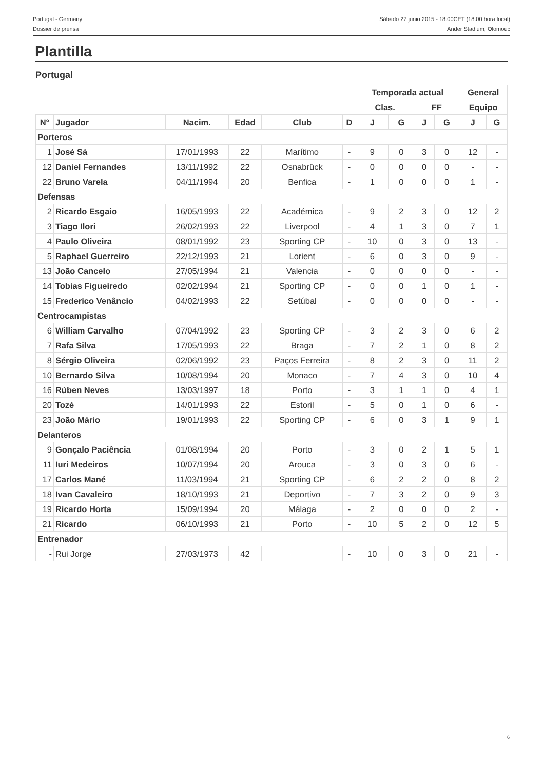Portugal - Germany
Dossier de prensa
Sábado 27 junio 2015 - 18.00CET (18.00 hora local)
Ander Stadium, Olomouc
Plantilla
Portugal
| | | | | | | Temporada actual | | | | General | |
| --- | --- | --- | --- | --- | --- | --- | --- | --- | --- | --- | --- |
| | | | | | | Clas. | | FF | | Equipo | |
| N° | Jugador | Nacim. | Edad | Club | D | J | G | J | G | J | G |
| Porteros | | | | | | | | | | | |
| 1 | José Sá | 17/01/1993 | 22 | Marítimo | - | 9 | 0 | 3 | 0 | 12 | - |
| 12 | Daniel Fernandes | 13/11/1992 | 22 | Osnabrück | - | 0 | 0 | 0 | 0 | - | - |
| 22 | Bruno Varela | 04/11/1994 | 20 | Benfica | - | 1 | 0 | 0 | 0 | 1 | - |
| Defensas | | | | | | | | | | | |
| 2 | Ricardo Esgaio | 16/05/1993 | 22 | Académica | - | 9 | 2 | 3 | 0 | 12 | 2 |
| 3 | Tiago Ilori | 26/02/1993 | 22 | Liverpool | - | 4 | 1 | 3 | 0 | 7 | 1 |
| 4 | Paulo Oliveira | 08/01/1992 | 23 | Sporting CP | - | 10 | 0 | 3 | 0 | 13 | - |
| 5 | Raphael Guerreiro | 22/12/1993 | 21 | Lorient | - | 6 | 0 | 3 | 0 | 9 | - |
| 13 | João Cancelo | 27/05/1994 | 21 | Valencia | - | 0 | 0 | 0 | 0 | - | - |
| 14 | Tobias Figueiredo | 02/02/1994 | 21 | Sporting CP | - | 0 | 0 | 1 | 0 | 1 | - |
| 15 | Frederico Venâncio | 04/02/1993 | 22 | Setúbal | - | 0 | 0 | 0 | 0 | - | - |
| Centrocampistas | | | | | | | | | | | |
| 6 | William Carvalho | 07/04/1992 | 23 | Sporting CP | - | 3 | 2 | 3 | 0 | 6 | 2 |
| 7 | Rafa Silva | 17/05/1993 | 22 | Braga | - | 7 | 2 | 1 | 0 | 8 | 2 |
| 8 | Sérgio Oliveira | 02/06/1992 | 23 | Paços Ferreira | - | 8 | 2 | 3 | 0 | 11 | 2 |
| 10 | Bernardo Silva | 10/08/1994 | 20 | Monaco | - | 7 | 4 | 3 | 0 | 10 | 4 |
| 16 | Rúben Neves | 13/03/1997 | 18 | Porto | - | 3 | 1 | 1 | 0 | 4 | 1 |
| 20 | Tozé | 14/01/1993 | 22 | Estoril | - | 5 | 0 | 1 | 0 | 6 | - |
| 23 | João Mário | 19/01/1993 | 22 | Sporting CP | - | 6 | 0 | 3 | 1 | 9 | 1 |
| Delanteros | | | | | | | | | | | |
| 9 | Gonçalo Paciência | 01/08/1994 | 20 | Porto | - | 3 | 0 | 2 | 1 | 5 | 1 |
| 11 | Iuri Medeiros | 10/07/1994 | 20 | Arouca | - | 3 | 0 | 3 | 0 | 6 | - |
| 17 | Carlos Mané | 11/03/1994 | 21 | Sporting CP | - | 6 | 2 | 2 | 0 | 8 | 2 |
| 18 | Ivan Cavaleiro | 18/10/1993 | 21 | Deportivo | - | 7 | 3 | 2 | 0 | 9 | 3 |
| 19 | Ricardo Horta | 15/09/1994 | 20 | Málaga | - | 2 | 0 | 0 | 0 | 2 | - |
| 21 | Ricardo | 06/10/1993 | 21 | Porto | - | 10 | 5 | 2 | 0 | 12 | 5 |
| Entrenador | | | | | | | | | | | |
| - | Rui Jorge | 27/03/1973 | 42 | | - | 10 | 0 | 3 | 0 | 21 | - |
6